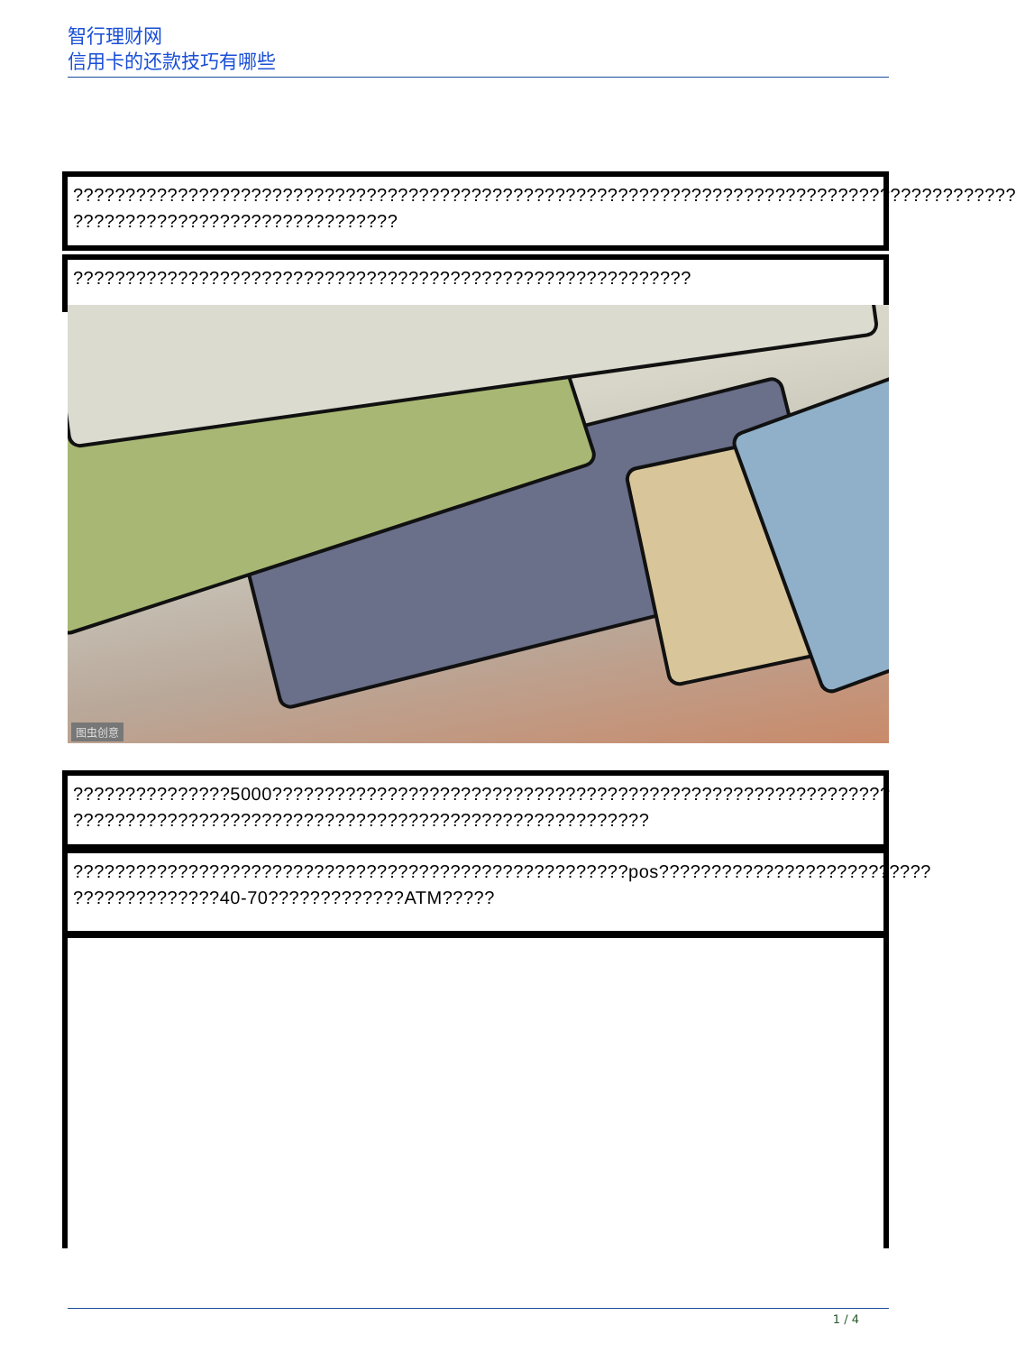智行理财网
信用卡的还款技巧有哪些
??????????????????????????????????????????????????????????????????????????????????????????
???????????????????????????????
???????????????????????????????????????????????????????????
图虫创意
???????????????5000???????????????????????????????????????????????????????????
???????????????????????????????????????????????????????
?????????????????????????????????????????????????????pos??????????????????????????
??????????????40-70?????????????ATM?????
1 / 4